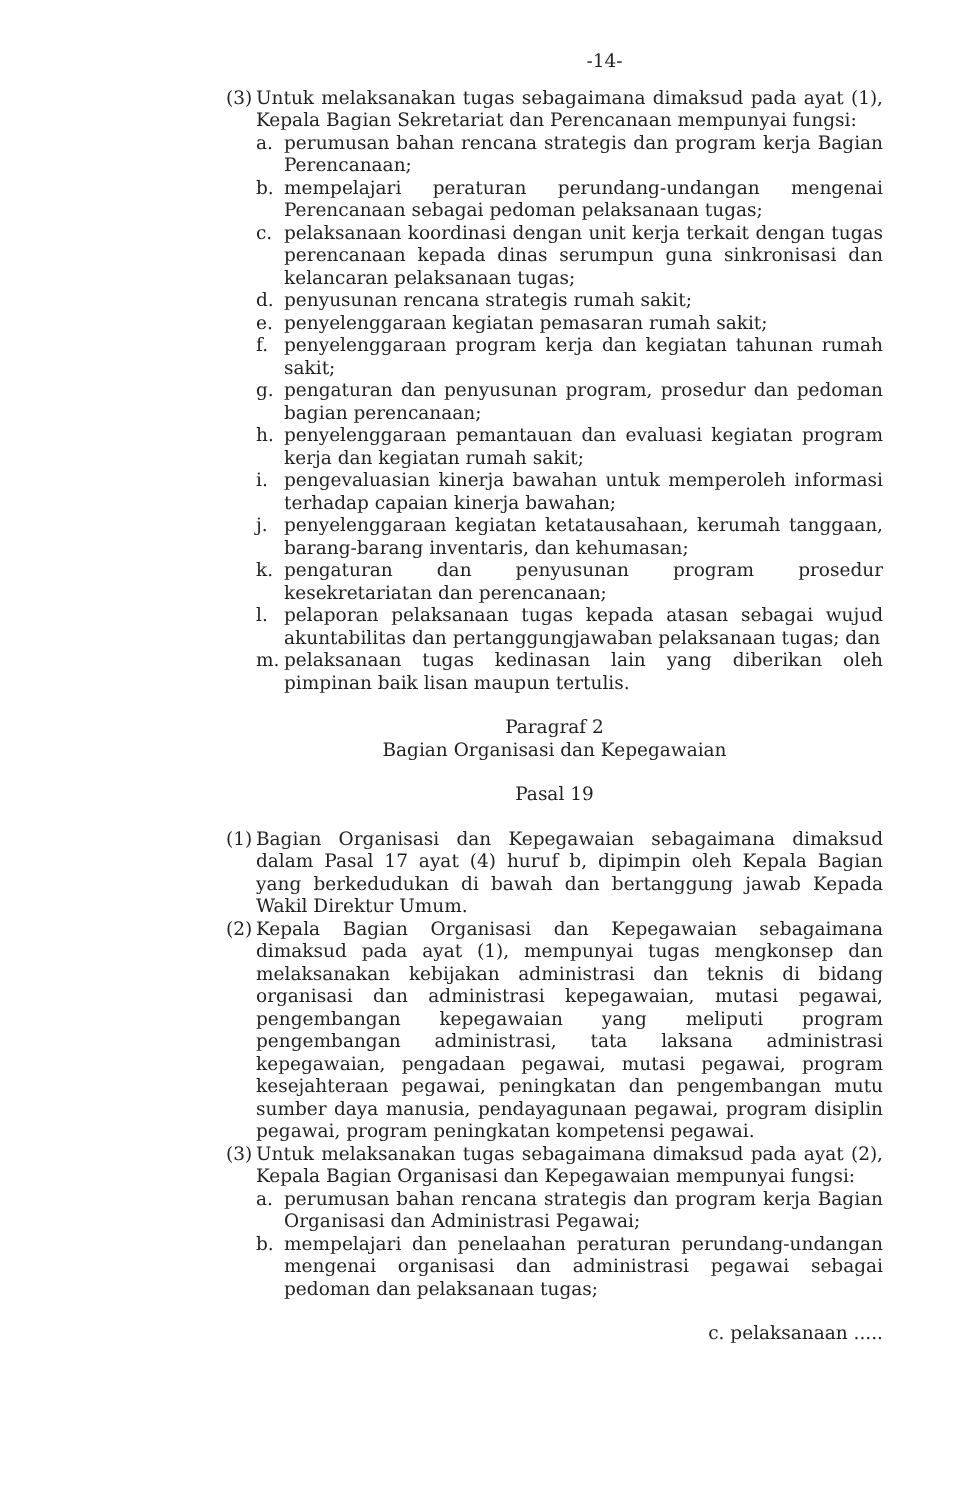-14-
(3)
Untuk melaksanakan tugas sebagaimana dimaksud pada ayat (1), Kepala Bagian Sekretariat dan Perencanaan mempunyai fungsi:
a. perumusan bahan rencana strategis dan program kerja Bagian Perencanaan;
b. mempelajari peraturan perundang-undangan mengenai Perencanaan sebagai pedoman pelaksanaan tugas;
c. pelaksanaan koordinasi dengan unit kerja terkait dengan tugas perencanaan kepada dinas serumpun guna sinkronisasi dan kelancaran pelaksanaan tugas;
d. penyusunan rencana strategis rumah sakit;
e. penyelenggaraan kegiatan pemasaran rumah sakit;
f. penyelenggaraan program kerja dan kegiatan tahunan rumah sakit;
g. pengaturan dan penyusunan program, prosedur dan pedoman bagian perencanaan;
h. penyelenggaraan pemantauan dan evaluasi kegiatan program kerja dan kegiatan rumah sakit;
i. pengevaluasian kinerja bawahan untuk memperoleh informasi terhadap capaian kinerja bawahan;
j. penyelenggaraan kegiatan ketatausahaan, kerumah tanggaan, barang-barang inventaris, dan kehumasan;
k. pengaturan dan penyusunan program prosedur kesekretariatan dan perencanaan;
l. pelaporan pelaksanaan tugas kepada atasan sebagai wujud akuntabilitas dan pertanggungjawaban pelaksanaan tugas; dan
m. pelaksanaan tugas kedinasan lain yang diberikan oleh pimpinan baik lisan maupun tertulis.
Paragraf 2
Bagian Organisasi dan Kepegawaian
Pasal 19
(1)
Bagian Organisasi dan Kepegawaian sebagaimana dimaksud dalam Pasal 17 ayat (4) huruf b, dipimpin oleh Kepala Bagian yang berkedudukan di bawah dan bertanggung jawab Kepada Wakil Direktur Umum.
(2)
Kepala Bagian Organisasi dan Kepegawaian sebagaimana dimaksud pada ayat (1), mempunyai tugas mengkonsep dan melaksanakan kebijakan administrasi dan teknis di bidang organisasi dan administrasi kepegawaian, mutasi pegawai, pengembangan kepegawaian yang meliputi program pengembangan administrasi, tata laksana administrasi kepegawaian, pengadaan pegawai, mutasi pegawai, program kesejahteraan pegawai, peningkatan dan pengembangan mutu sumber daya manusia, pendayagunaan pegawai, program disiplin pegawai, program peningkatan kompetensi pegawai.
(3)
Untuk melaksanakan tugas sebagaimana dimaksud pada ayat (2), Kepala Bagian Organisasi dan Kepegawaian mempunyai fungsi:
a. perumusan bahan rencana strategis dan program kerja Bagian Organisasi dan Administrasi Pegawai;
b. mempelajari dan penelaahan peraturan perundang-undangan mengenai organisasi dan administrasi pegawai sebagai pedoman dan pelaksanaan tugas;
c. pelaksanaan .....